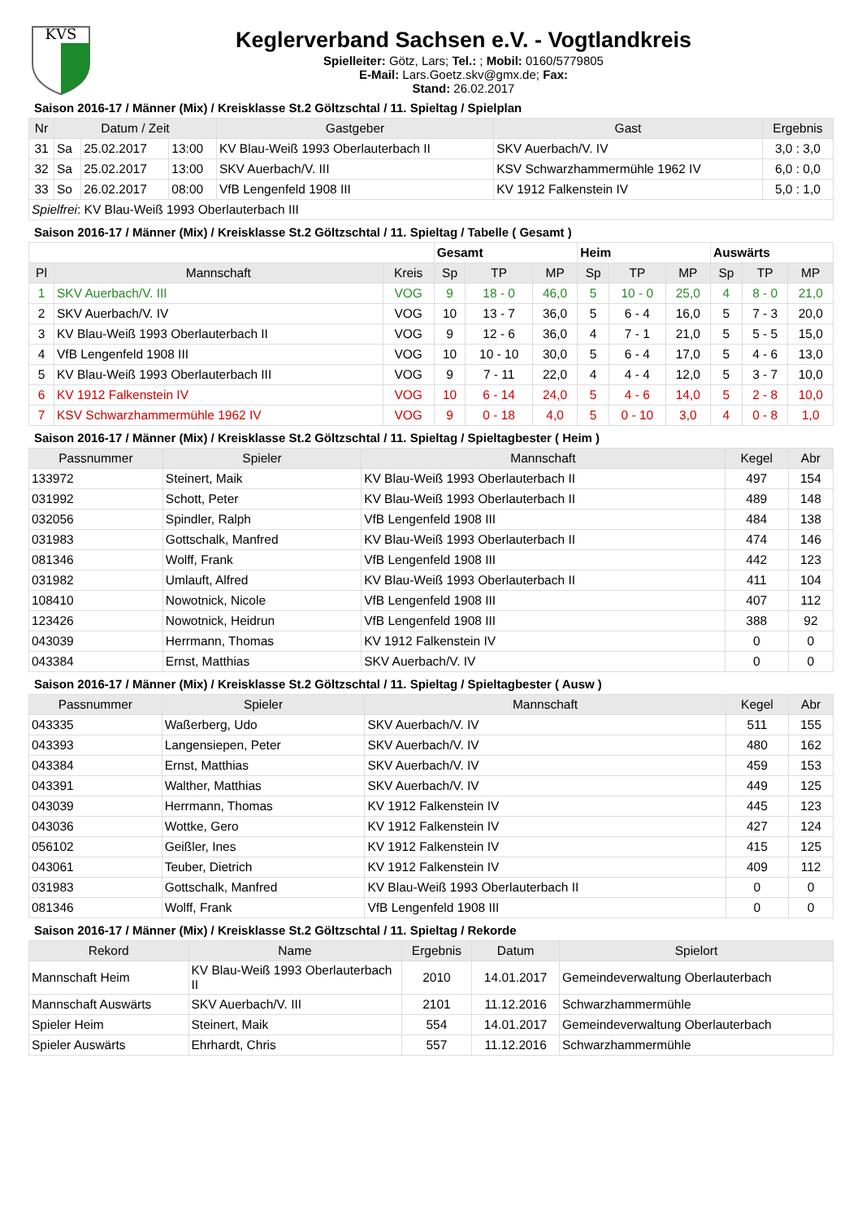KVS
Keglerverband Sachsen e.V. - Vogtlandkreis
Spielleiter: Götz, Lars; Tel.: ; Mobil: 0160/5779805
E-Mail: Lars.Goetz.skv@gmx.de; Fax:
Stand: 26.02.2017
Saison 2016-17 / Männer (Mix) / Kreisklasse St.2 Göltzschtal / 11. Spieltag / Spielplan
| Nr | Datum / Zeit | | | Gastgeber | Gast | Ergebnis |
| --- | --- | --- | --- | --- | --- | --- |
| 31 | Sa | 25.02.2017 | 13:00 | KV Blau-Weiß 1993 Oberlauterbach II | SKV Auerbach/V. IV | 3,0 : 3,0 |
| 32 | Sa | 25.02.2017 | 13:00 | SKV Auerbach/V. III | KSV Schwarzhammermühle 1962 IV | 6,0 : 0,0 |
| 33 | So | 26.02.2017 | 08:00 | VfB Lengenfeld 1908 III | KV 1912 Falkenstein IV | 5,0 : 1,0 |
| Spielfrei : KV Blau-Weiß 1993 Oberlauterbach III | | | | | | |
Saison 2016-17 / Männer (Mix) / Kreisklasse St.2 Göltzschtal / 11. Spieltag / Tabelle ( Gesamt )
| | | | Gesamt | | | Heim | | | Auswärts | | |
| --- | --- | --- | --- | --- | --- | --- | --- | --- | --- | --- | --- |
| Pl | Mannschaft | Kreis | Sp | TP | MP | Sp | TP | MP | Sp | TP | MP |
| 1 | SKV Auerbach/V. III | VOG | 9 | 18 - 0 | 46,0 | 5 | 10 - 0 | 25,0 | 4 | 8 - 0 | 21,0 |
| 2 | SKV Auerbach/V. IV | VOG | 10 | 13 - 7 | 36,0 | 5 | 6 - 4 | 16,0 | 5 | 7 - 3 | 20,0 |
| 3 | KV Blau-Weiß 1993 Oberlauterbach II | VOG | 9 | 12 - 6 | 36,0 | 4 | 7 - 1 | 21,0 | 5 | 5 - 5 | 15,0 |
| 4 | VfB Lengenfeld 1908 III | VOG | 10 | 10 - 10 | 30,0 | 5 | 6 - 4 | 17,0 | 5 | 4 - 6 | 13,0 |
| 5 | KV Blau-Weiß 1993 Oberlauterbach III | VOG | 9 | 7 - 11 | 22,0 | 4 | 4 - 4 | 12,0 | 5 | 3 - 7 | 10,0 |
| 6 | KV 1912 Falkenstein IV | VOG | 10 | 6 - 14 | 24,0 | 5 | 4 - 6 | 14,0 | 5 | 2 - 8 | 10,0 |
| 7 | KSV Schwarzhammermühle 1962 IV | VOG | 9 | 0 - 18 | 4,0 | 5 | 0 - 10 | 3,0 | 4 | 0 - 8 | 1,0 |
Saison 2016-17 / Männer (Mix) / Kreisklasse St.2 Göltzschtal / 11. Spieltag / Spieltagbester ( Heim )
| Passnummer | Spieler | Mannschaft | Kegel | Abr |
| --- | --- | --- | --- | --- |
| 133972 | Steinert, Maik | KV Blau-Weiß 1993 Oberlauterbach II | 497 | 154 |
| 031992 | Schott, Peter | KV Blau-Weiß 1993 Oberlauterbach II | 489 | 148 |
| 032056 | Spindler, Ralph | VfB Lengenfeld 1908 III | 484 | 138 |
| 031983 | Gottschalk, Manfred | KV Blau-Weiß 1993 Oberlauterbach II | 474 | 146 |
| 081346 | Wolff, Frank | VfB Lengenfeld 1908 III | 442 | 123 |
| 031982 | Umlauft, Alfred | KV Blau-Weiß 1993 Oberlauterbach II | 411 | 104 |
| 108410 | Nowotnick, Nicole | VfB Lengenfeld 1908 III | 407 | 112 |
| 123426 | Nowotnick, Heidrun | VfB Lengenfeld 1908 III | 388 | 92 |
| 043039 | Herrmann, Thomas | KV 1912 Falkenstein IV | 0 | 0 |
| 043384 | Ernst, Matthias | SKV Auerbach/V. IV | 0 | 0 |
Saison 2016-17 / Männer (Mix) / Kreisklasse St.2 Göltzschtal / 11. Spieltag / Spieltagbester ( Ausw )
| Passnummer | Spieler | Mannschaft | Kegel | Abr |
| --- | --- | --- | --- | --- |
| 043335 | Waßerberg, Udo | SKV Auerbach/V. IV | 511 | 155 |
| 043393 | Langensiepen, Peter | SKV Auerbach/V. IV | 480 | 162 |
| 043384 | Ernst, Matthias | SKV Auerbach/V. IV | 459 | 153 |
| 043391 | Walther, Matthias | SKV Auerbach/V. IV | 449 | 125 |
| 043039 | Herrmann, Thomas | KV 1912 Falkenstein IV | 445 | 123 |
| 043036 | Wottke, Gero | KV 1912 Falkenstein IV | 427 | 124 |
| 056102 | Geißler, Ines | KV 1912 Falkenstein IV | 415 | 125 |
| 043061 | Teuber, Dietrich | KV 1912 Falkenstein IV | 409 | 112 |
| 031983 | Gottschalk, Manfred | KV Blau-Weiß 1993 Oberlauterbach II | 0 | 0 |
| 081346 | Wolff, Frank | VfB Lengenfeld 1908 III | 0 | 0 |
Saison 2016-17 / Männer (Mix) / Kreisklasse St.2 Göltzschtal / 11. Spieltag / Rekorde
| Rekord | Name | Ergebnis | Datum | Spielort |
| --- | --- | --- | --- | --- |
| Mannschaft Heim | KV Blau-Weiß 1993 Oberlauterbach II | 2010 | 14.01.2017 | Gemeindeverwaltung Oberlauterbach |
| Mannschaft Auswärts | SKV Auerbach/V. III | 2101 | 11.12.2016 | Schwarzhammermühle |
| Spieler Heim | Steinert, Maik | 554 | 14.01.2017 | Gemeindeverwaltung Oberlauterbach |
| Spieler Auswärts | Ehrhardt, Chris | 557 | 11.12.2016 | Schwarzhammermühle |